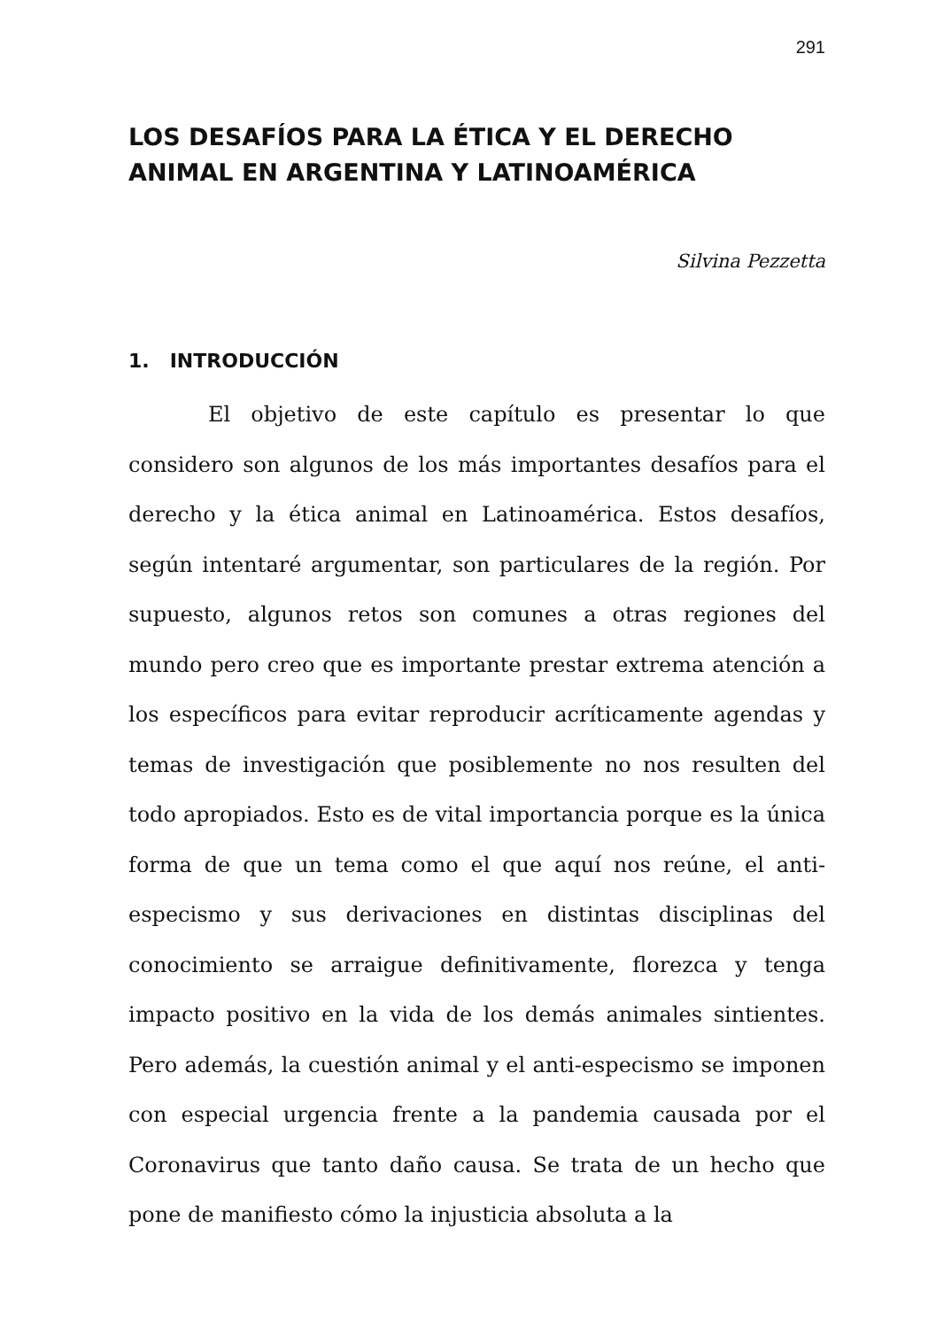291
LOS DESAFÍOS PARA LA ÉTICA Y EL DERECHO ANIMAL EN ARGENTINA Y LATINOAMÉRICA
Silvina Pezzetta
1. INTRODUCCIÓN
El objetivo de este capítulo es presentar lo que considero son algunos de los más importantes desafíos para el derecho y la ética animal en Latinoamérica. Estos desafíos, según intentaré argumentar, son particulares de la región. Por supuesto, algunos retos son comunes a otras regiones del mundo pero creo que es importante prestar extrema atención a los específicos para evitar reproducir acríticamente agendas y temas de investigación que posiblemente no nos resulten del todo apropiados. Esto es de vital importancia porque es la única forma de que un tema como el que aquí nos reúne, el anti-especismo y sus derivaciones en distintas disciplinas del conocimiento se arraigue definitivamente, florezca y tenga impacto positivo en la vida de los demás animales sintientes. Pero además, la cuestión animal y el anti-especismo se imponen con especial urgencia frente a la pandemia causada por el Coronavirus que tanto daño causa. Se trata de un hecho que pone de manifiesto cómo la injusticia absoluta a la